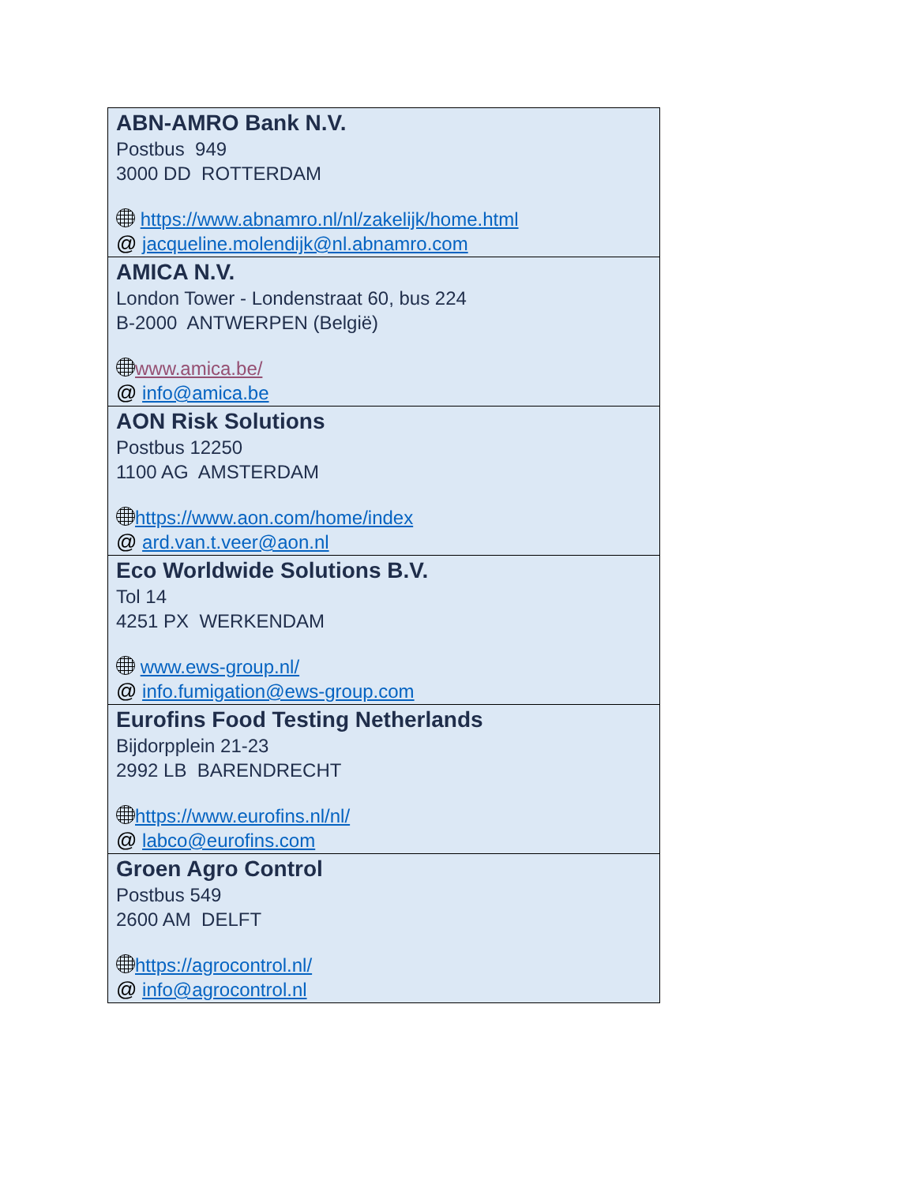| ABN-AMRO Bank N.V. Postbus 949 3000 DD ROTTERDAM https://www.abnamro.nl/nl/zakelijk/home.html @ jacqueline.molendijk@nl.abnamro.com |
| AMICA N.V. London Tower - Londenstraat 60, bus 224 B-2000 ANTWERPEN (België) www.amica.be/ @ info@amica.be |
| AON Risk Solutions Postbus 12250 1100 AG AMSTERDAM https://www.aon.com/home/index @ ard.van.t.veer@aon.nl |
| Eco Worldwide Solutions B.V. Tol 14 4251 PX WERKENDAM www.ews-group.nl/ @ info.fumigation@ews-group.com |
| Eurofins Food Testing Netherlands Bijdorpplein 21-23 2992 LB BARENDRECHT https://www.eurofins.nl/nl/ @ labco@eurofins.com |
| Groen Agro Control Postbus 549 2600 AM DELFT https://agrocontrol.nl/ @ info@agrocontrol.nl |